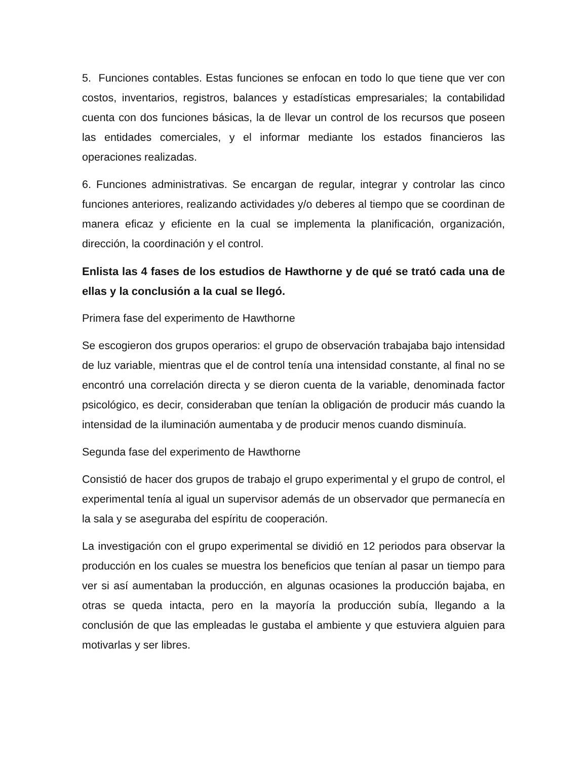5. Funciones contables. Estas funciones se enfocan en todo lo que tiene que ver con costos, inventarios, registros, balances y estadísticas empresariales; la contabilidad cuenta con dos funciones básicas, la de llevar un control de los recursos que poseen las entidades comerciales, y el informar mediante los estados financieros las operaciones realizadas.
6. Funciones administrativas. Se encargan de regular, integrar y controlar las cinco funciones anteriores, realizando actividades y/o deberes al tiempo que se coordinan de manera eficaz y eficiente en la cual se implementa la planificación, organización, dirección, la coordinación y el control.
Enlista las 4 fases de los estudios de Hawthorne y de qué se trató cada una de ellas y la conclusión a la cual se llegó.
Primera fase del experimento de Hawthorne
Se escogieron dos grupos operarios: el grupo de observación trabajaba bajo intensidad de luz variable, mientras que el de control tenía una intensidad constante, al final no se encontró una correlación directa y se dieron cuenta de la variable, denominada factor psicológico, es decir, consideraban que tenían la obligación de producir más cuando la intensidad de la iluminación aumentaba y de producir menos cuando disminuía.
Segunda fase del experimento de Hawthorne
Consistió de hacer dos grupos de trabajo el grupo experimental y el grupo de control, el experimental tenía al igual un supervisor además de un observador que permanecía en la sala y se aseguraba del espíritu de cooperación.
La investigación con el grupo experimental se dividió en 12 periodos para observar la producción en los cuales se muestra los beneficios que tenían al pasar un tiempo para ver si así aumentaban la producción, en algunas ocasiones la producción bajaba, en otras se queda intacta, pero en la mayoría la producción subía, llegando a la conclusión de que las empleadas le gustaba el ambiente y que estuviera alguien para motivarlas y ser libres.